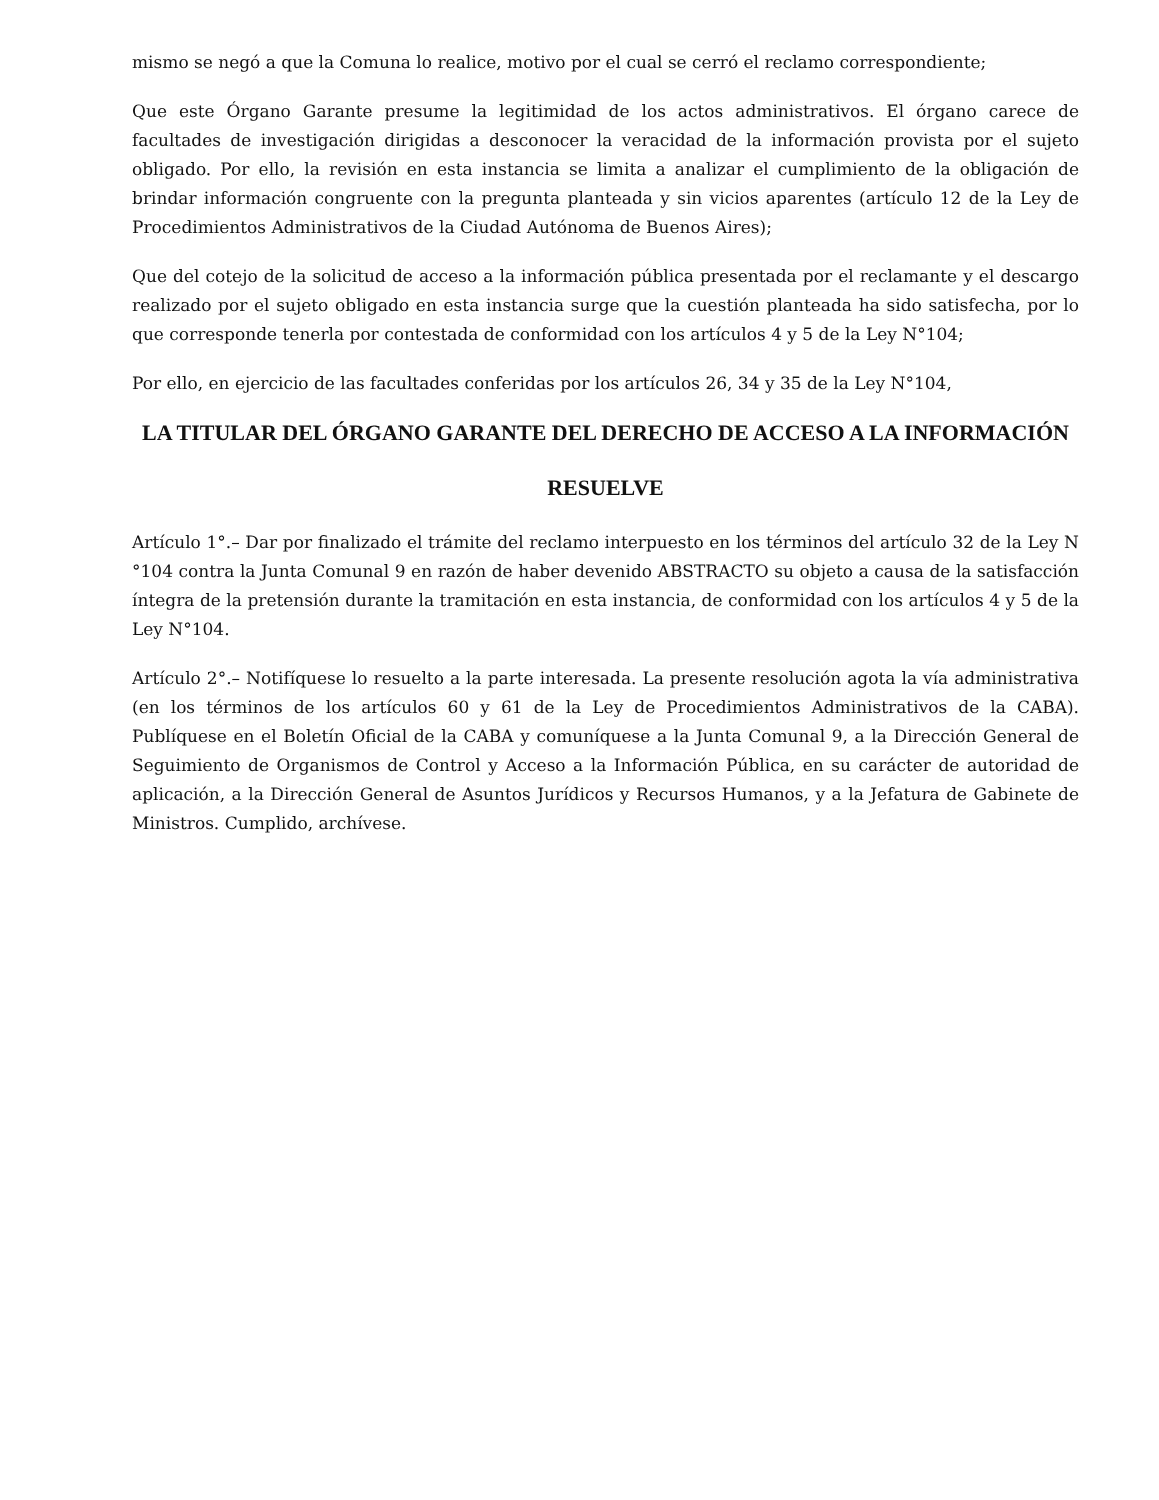mismo se negó a que la Comuna lo realice, motivo por el cual se cerró el reclamo correspondiente;
Que este Órgano Garante presume la legitimidad de los actos administrativos. El órgano carece de facultades de investigación dirigidas a desconocer la veracidad de la información provista por el sujeto obligado. Por ello, la revisión en esta instancia se limita a analizar el cumplimiento de la obligación de brindar información congruente con la pregunta planteada y sin vicios aparentes (artículo 12 de la Ley de Procedimientos Administrativos de la Ciudad Autónoma de Buenos Aires);
Que del cotejo de la solicitud de acceso a la información pública presentada por el reclamante y el descargo realizado por el sujeto obligado en esta instancia surge que la cuestión planteada ha sido satisfecha, por lo que corresponde tenerla por contestada de conformidad con los artículos 4 y 5 de la Ley N°104;
Por ello, en ejercicio de las facultades conferidas por los artículos 26, 34 y 35 de la Ley N°104,
LA TITULAR DEL ÓRGANO GARANTE DEL DERECHO DE ACCESO A LA INFORMACIÓN
RESUELVE
Artículo 1°.– Dar por finalizado el trámite del reclamo interpuesto en los términos del artículo 32 de la Ley N °104 contra la Junta Comunal 9 en razón de haber devenido ABSTRACTO su objeto a causa de la satisfacción íntegra de la pretensión durante la tramitación en esta instancia, de conformidad con los artículos 4 y 5 de la Ley N°104.
Artículo 2°.– Notifíquese lo resuelto a la parte interesada. La presente resolución agota la vía administrativa (en los términos de los artículos 60 y 61 de la Ley de Procedimientos Administrativos de la CABA). Publíquese en el Boletín Oficial de la CABA y comuníquese a la Junta Comunal 9, a la Dirección General de Seguimiento de Organismos de Control y Acceso a la Información Pública, en su carácter de autoridad de aplicación, a la Dirección General de Asuntos Jurídicos y Recursos Humanos, y a la Jefatura de Gabinete de Ministros. Cumplido, archívese.